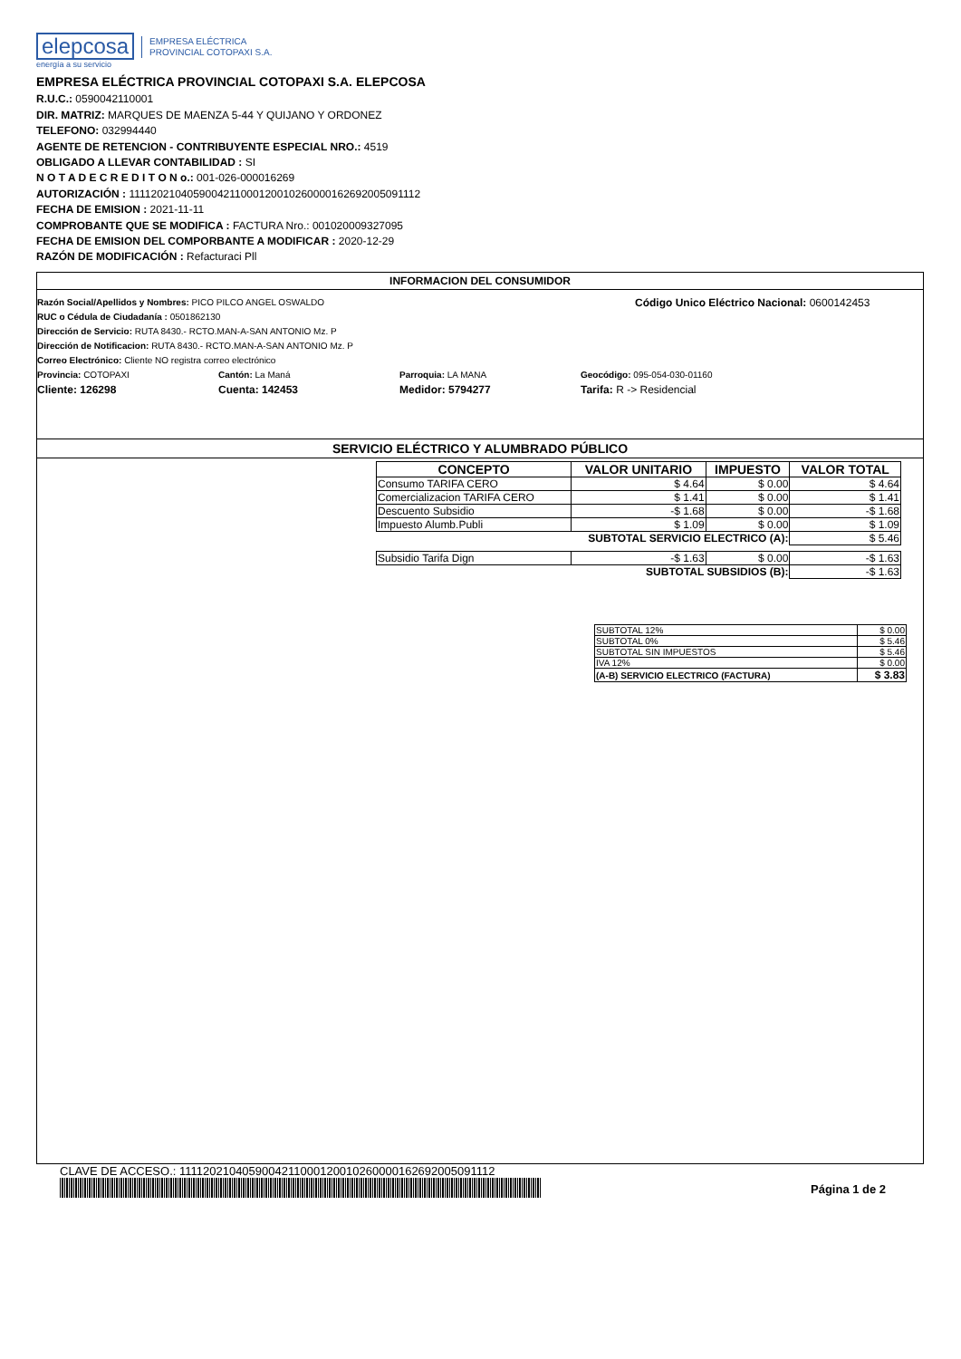elepcosa
energía a su servicio
EMPRESA ELÉCTRICA
PROVINCIAL COTOPAXI S.A.
EMPRESA ELÉCTRICA PROVINCIAL COTOPAXI S.A. ELEPCOSA
R.U.C.: 0590042110001
DIR. MATRIZ: MARQUES DE MAENZA 5-44 Y QUIJANO Y ORDONEZ
TELEFONO: 032994440
AGENTE DE RETENCION - CONTRIBUYENTE ESPECIAL NRO.: 4519
OBLIGADO A LLEVAR CONTABILIDAD : SI
N O T A D E C R E D I T O N o.: 001-026-000016269
AUTORIZACIÓN : 1111202104059004211000120010260000162692005091112
FECHA DE EMISION : 2021-11-11
COMPROBANTE QUE SE MODIFICA : FACTURA Nro.: 001020009327095
FECHA DE EMISION DEL COMPORBANTE A MODIFICAR : 2020-12-29
RAZÓN DE MODIFICACIÓN : Refacturaci Pll
INFORMACION DEL CONSUMIDOR
Código Unico Eléctrico Nacional: 0600142453
Razón Social/Apellidos y Nombres: PICO PILCO ANGEL OSWALDO
RUC o Cédula de Ciudadanía : 0501862130
Dirección de Servicio: RUTA 8430.- RCTO.MAN-A-SAN ANTONIO Mz. P
Dirección de Notificacion: RUTA 8430.- RCTO.MAN-A-SAN ANTONIO Mz. P
Correo Electrónico: Cliente NO registra correo electrónico
Provincia: COTOPAXI Cantón: La Maná Parroquia: LA MANA Geocódigo: 095-054-030-01160
Cliente: 126298 Cuenta: 142453 Medidor: 5794277 Tarifa: R -> Residencial
SERVICIO ELÉCTRICO Y ALUMBRADO PÚBLICO
| CONCEPTO | VALOR UNITARIO | IMPUESTO | VALOR TOTAL |
| --- | --- | --- | --- |
| Consumo TARIFA CERO | $ 4.64 | $ 0.00 | $ 4.64 |
| Comercializacion TARIFA CERO | $ 1.41 | $ 0.00 | $ 1.41 |
| Descuento Subsidio | -$ 1.68 | $ 0.00 | -$ 1.68 |
| Impuesto Alumb.Publi | $ 1.09 | $ 0.00 | $ 1.09 |
| SUBTOTAL SERVICIO ELECTRICO (A): | | | $ 5.46 |
| Subsidio Tarifa Dign | -$ 1.63 | $ 0.00 | -$ 1.63 |
| SUBTOTAL SUBSIDIOS (B): | | | -$ 1.63 |
| SUBTOTAL 12% | $ 0.00 |
| SUBTOTAL 0% | $ 5.46 |
| SUBTOTAL SIN IMPUESTOS | $ 5.46 |
| IVA 12% | $ 0.00 |
| (A-B) SERVICIO ELECTRICO (FACTURA) | $ 3.83 |
CLAVE DE ACCESO.: 1111202104059004211000120010260000162692005091112
Página 1 de 2